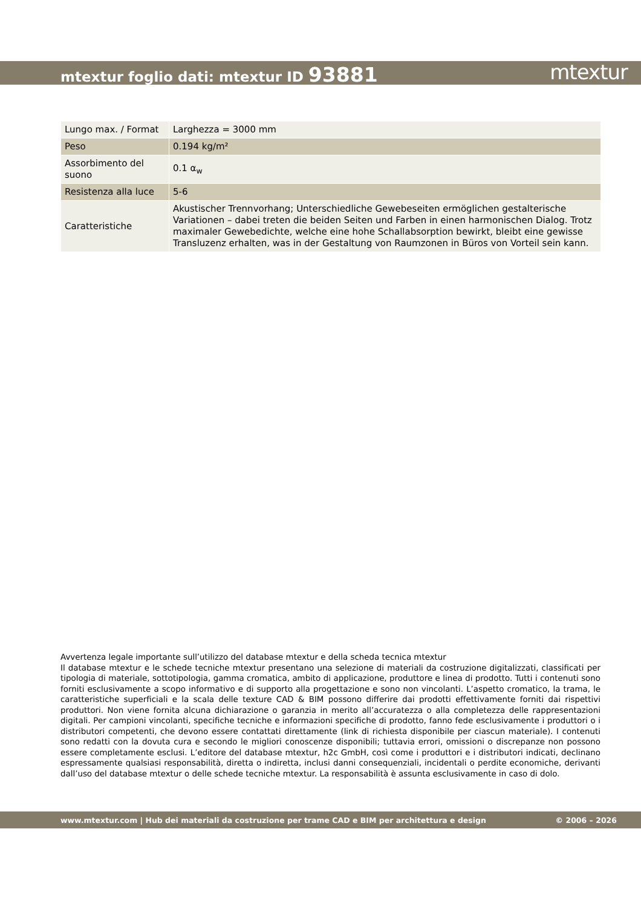mtextur foglio dati: mtextur ID 93881
mtextur
| Lungo max. / Format | Larghezza = 3000 mm |
| Peso | 0.194 kg/m² |
| Assorbimento del suono | 0.1 α<sub>w</sub> |
| Resistenza alla luce | 5-6 |
| Caratteristiche | Akustischer Trennvorhang; Unterschiedliche Gewebeseiten ermöglichen gestalterische Variationen – dabei treten die beiden Seiten und Farben in einen harmonischen Dialog. Trotz maximaler Gewebedichte, welche eine hohe Schallabsorption bewirkt, bleibt eine gewisse Transluzenz erhalten, was in der Gestaltung von Raumzonen in Büros von Vorteil sein kann. |
Avvertenza legale importante sull’utilizzo del database mtextur e della scheda tecnica mtextur
Il database mtextur e le schede tecniche mtextur presentano una selezione di materiali da costruzione digitalizzati, classificati per tipologia di materiale, sottotipologia, gamma cromatica, ambito di applicazione, produttore e linea di prodotto. Tutti i contenuti sono forniti esclusivamente a scopo informativo e di supporto alla progettazione e sono non vincolanti. L’aspetto cromatico, la trama, le caratteristiche superficiali e la scala delle texture CAD & BIM possono differire dai prodotti effettivamente forniti dai rispettivi produttori. Non viene fornita alcuna dichiarazione o garanzia in merito all’accuratezza o alla completezza delle rappresentazioni digitali. Per campioni vincolanti, specifiche tecniche e informazioni specifiche di prodotto, fanno fede esclusivamente i produttori o i distributori competenti, che devono essere contattati direttamente (link di richiesta disponibile per ciascun materiale). I contenuti sono redatti con la dovuta cura e secondo le migliori conoscenze disponibili; tuttavia errori, omissioni o discrepanze non possono essere completamente esclusi. L’editore del database mtextur, h2c GmbH, così come i produttori e i distributori indicati, declinano espressamente qualsiasi responsabilità, diretta o indiretta, inclusi danni consequenziali, incidentali o perdite economiche, derivanti dall’uso del database mtextur o delle schede tecniche mtextur. La responsabilità è assunta esclusivamente in caso di dolo.
www.mtextur.com | Hub dei materiali da costruzione per trame CAD e BIM per architettura e design © 2006 – 2026